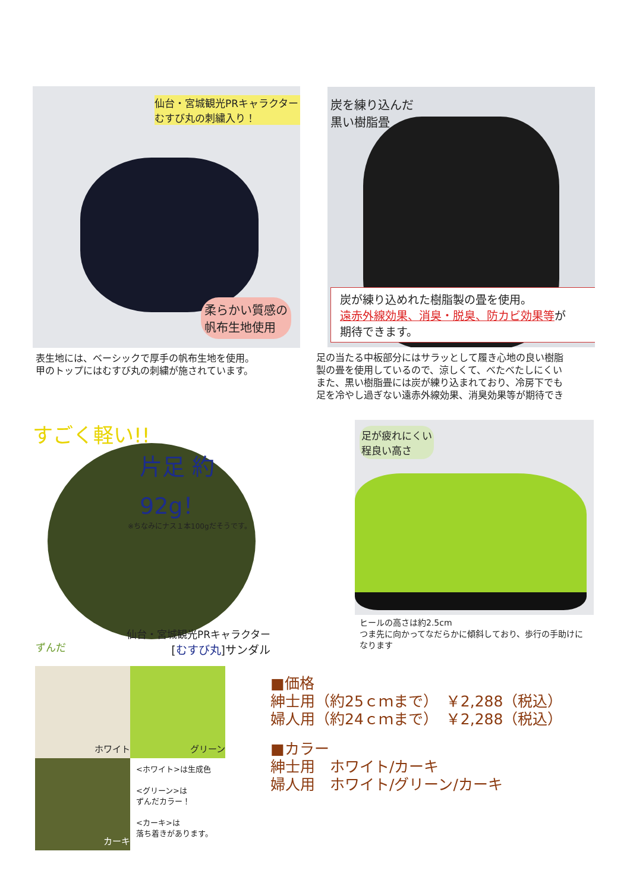仙台・宮城観光PRキャラクター
むすび丸の刺繍入り！
柔らかい質感の
帆布生地使用
表生地には、ベーシックで厚手の帆布生地を使用。
甲のトップにはむすび丸の刺繍が施されています。
炭を練り込んだ
黒い樹脂畳
炭が練り込めれた樹脂製の畳を使用。
遠赤外線効果、消臭・脱臭、防カビ効果等が
期待できます。
足の当たる中板部分にはサラッとして履き心地の良い樹脂
製の畳を使用しているので、涼しくて、べたべたしにくい
また、黒い樹脂畳には炭が練り込まれており、冷房下でも
足を冷やし過ぎない遠赤外線効果、消臭効果等が期待でき
すごく軽い!!
片足 約92g！
※ちなみにナス１本100gだそうです。
仙台・宮城観光PRキャラクター
[むすび丸]サンダル
ずんだ
足が疲れにくい
程良い高さ
ヒールの高さは約2.5cm
つま先に向かってなだらかに傾斜しており、歩行の手助けに
なります
ホワイト
グリーン
カーキ
<ホワイト>は生成色
<グリーン>は
ずんだカラー！
<カーキ>は
落ち着きがあります。
■価格
紳士用（約25ｃｍまで）　￥2,288（税込）
婦人用（約24ｃｍまで）　￥2,288（税込）
■カラー
紳士用　ホワイト/カーキ
婦人用　ホワイト/グリーン/カーキ